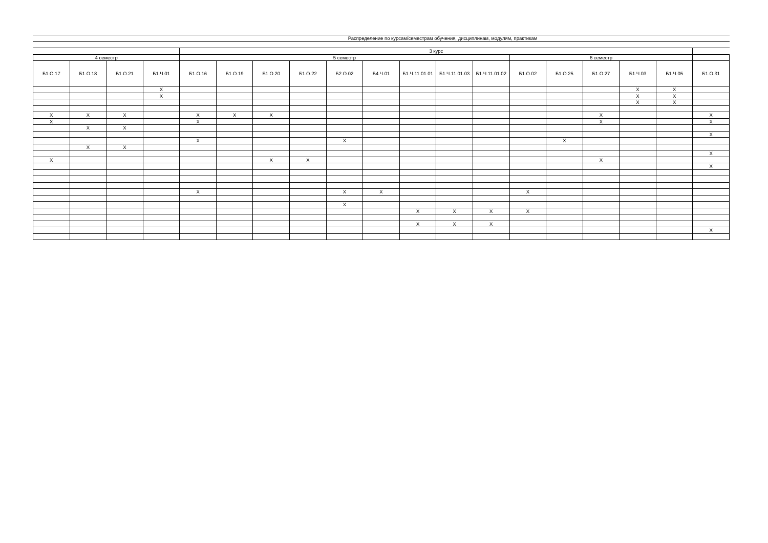Распределение по курсам/семестрам обучения, дисциплинам, модулям, практикам
| | | | | 3 курс | | | | | | | | | | | | | | |
| --- | --- | --- | --- | --- | --- | --- | --- | --- | --- | --- | --- | --- | --- | --- | --- | --- | --- | --- |
| 4 семестр | | | | 5 семестр | | | | | | | | | 6 семестр | | | | | |
| Б1.О.17 | Б1.О.18 | Б1.О.21 | Б1.Ч.01 | Б1.О.16 | Б1.О.19 | Б1.О.20 | Б1.О.22 | Б2.О.02 | Б4.Ч.01 | Б1.Ч.11.01.01 | Б1.Ч.11.01.03 | Б1.Ч.11.01.02 | Б1.О.02 | Б1.О.25 | Б1.О.27 | Б1.Ч.03 | Б1.Ч.05 | Б1.О.31 |
| | | | X | | | | | | | | | | | | | X | X | |
| | | | X | | | | | | | | | | | | | X | X | |
| | | | | | | | | | | | | | | | | X | X | |
| X | X | X | | X | X | X | | | | | | | | | X | | | X |
| X | | | | X | | | | | | | | | | | X | | | X |
| | X | X | | | | | | | | | | | | | | | | |
| | | | | | | | | | | | | | | | | | | X |
| | | | | X | | | | X | | | | | | X | | | | |
| | X | X | | | | | | | | | | | | | | | | |
| | | | | | | | | | | | | | | | | | | X |
| X | | | | | | X | X | | | | | | | | X | | | |
| | | | | | | | | | | | | | | | | | | X |
| | | | | X | | | | X | X | | | | X | | | | | |
| | | | | | | | | X | | | | | | | | | | |
| | | | | | | | | | | X | X | X | X | | | | | |
| | | | | | | | | | | X | X | X | | | | | | |
| | | | | | | | | | | | | | | | | | | X |